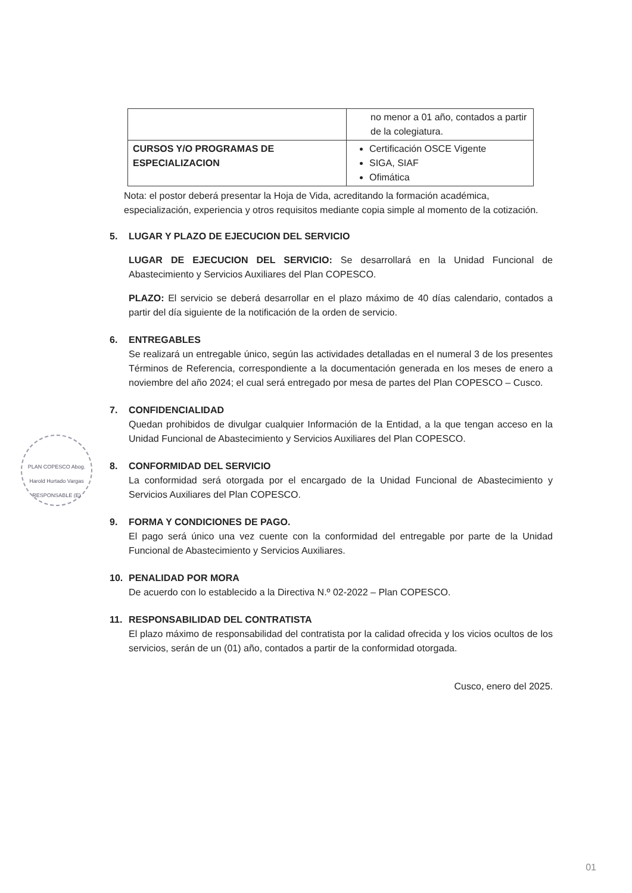PLAN COPESCO Abog. Harold Hurtado Vargas RESPONSABLE (E)
| | no menor a 01 año, contados a partir de la colegiatura. |
| CURSOS Y/O PROGRAMAS DE ESPECIALIZACION | Certificación OSCE Vigente SIGA, SIAF Ofimática |
Nota: el postor deberá presentar la Hoja de Vida, acreditando la formación académica, especialización, experiencia y otros requisitos mediante copia simple al momento de la cotización.
5. LUGAR Y PLAZO DE EJECUCION DEL SERVICIO
LUGAR DE EJECUCION DEL SERVICIO: Se desarrollará en la Unidad Funcional de Abastecimiento y Servicios Auxiliares del Plan COPESCO.
PLAZO: El servicio se deberá desarrollar en el plazo máximo de 40 días calendario, contados a partir del día siguiente de la notificación de la orden de servicio.
6. ENTREGABLES
Se realizará un entregable único, según las actividades detalladas en el numeral 3 de los presentes Términos de Referencia, correspondiente a la documentación generada en los meses de enero a noviembre del año 2024; el cual será entregado por mesa de partes del Plan COPESCO – Cusco.
7. CONFIDENCIALIDAD
Quedan prohibidos de divulgar cualquier Información de la Entidad, a la que tengan acceso en la Unidad Funcional de Abastecimiento y Servicios Auxiliares del Plan COPESCO.
8. CONFORMIDAD DEL SERVICIO
La conformidad será otorgada por el encargado de la Unidad Funcional de Abastecimiento y Servicios Auxiliares del Plan COPESCO.
9. FORMA Y CONDICIONES DE PAGO.
El pago será único una vez cuente con la conformidad del entregable por parte de la Unidad Funcional de Abastecimiento y Servicios Auxiliares.
10. PENALIDAD POR MORA
De acuerdo con lo establecido a la Directiva N.º 02-2022 – Plan COPESCO.
11. RESPONSABILIDAD DEL CONTRATISTA
El plazo máximo de responsabilidad del contratista por la calidad ofrecida y los vicios ocultos de los servicios, serán de un (01) año, contados a partir de la conformidad otorgada.
Cusco, enero del 2025.
01